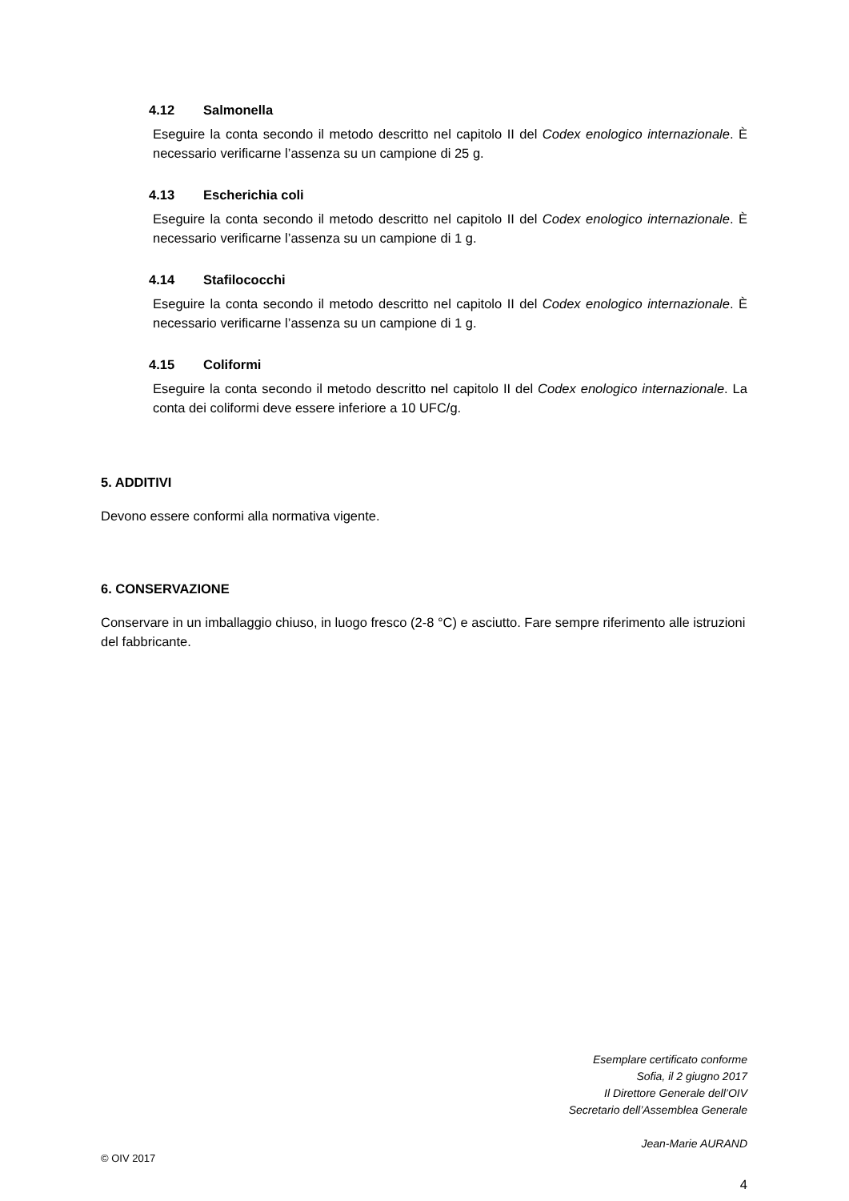4.12 Salmonella
Eseguire la conta secondo il metodo descritto nel capitolo II del Codex enologico internazionale. È necessario verificarne l’assenza su un campione di 25 g.
4.13 Escherichia coli
Eseguire la conta secondo il metodo descritto nel capitolo II del Codex enologico internazionale. È necessario verificarne l’assenza su un campione di 1 g.
4.14 Stafilococchi
Eseguire la conta secondo il metodo descritto nel capitolo II del Codex enologico internazionale. È necessario verificarne l’assenza su un campione di 1 g.
4.15 Coliformi
Eseguire la conta secondo il metodo descritto nel capitolo II del Codex enologico internazionale. La conta dei coliformi deve essere inferiore a 10 UFC/g.
5. ADDITIVI
Devono essere conformi alla normativa vigente.
6. CONSERVAZIONE
Conservare in un imballaggio chiuso, in luogo fresco (2-8 °C) e asciutto. Fare sempre riferimento alle istruzioni del fabbricante.
Esemplare certificato conforme
Sofia, il 2 giugno 2017
Il Direttore Generale dell’OIV
Secretario dell’Assemblea Generale
Jean-Marie AURAND
© OIV 2017
4